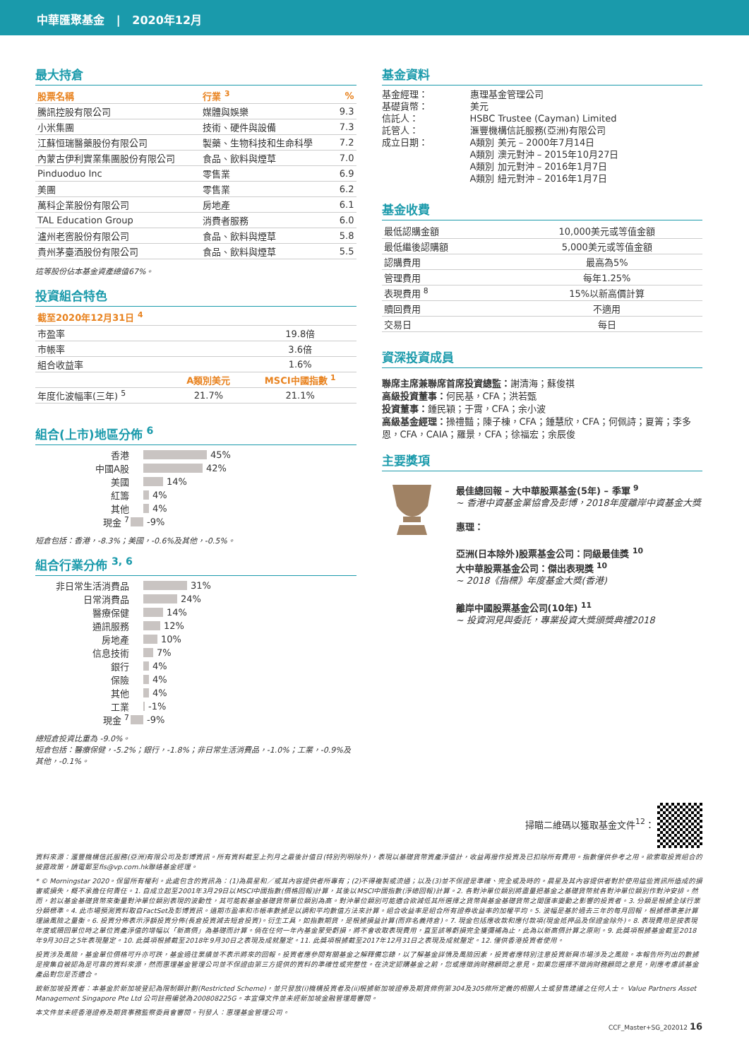中華匯聚基金 | 2020年12月
最大持倉
| 股票名稱 | 行業 <sup>3</sup> | % |
| --- | --- | --- |
| 騰訊控股有限公司 | 媒體與娛樂 | 9.3 |
| 小米集團 | 技術、硬件與設備 | 7.3 |
| 江蘇恒瑞醫藥股份有限公司 | 製藥、生物科技和生命科學 | 7.2 |
| 內蒙古伊利實業集團股份有限公司 | 食品、飲料與煙草 | 7.0 |
| Pinduoduo Inc | 零售業 | 6.9 |
| 美團 | 零售業 | 6.2 |
| 萬科企業股份有限公司 | 房地產 | 6.1 |
| TAL Education Group | 消費者服務 | 6.0 |
| 瀘州老窖股份有限公司 | 食品、飲料與煙草 | 5.8 |
| 貴州茅臺酒股份有限公司 | 食品、飲料與煙草 | 5.5 |
這等股份佔本基金資產總值67%。
投資組合特色
| 截至2020年12月31日 <sup>4</sup> | | |
| --- | --- | --- |
| 市盈率 | | 19.8倍 |
| 市帳率 | | 3.6倍 |
| 組合收益率 | | 1.6% |
| | A類別美元 | MSCI中國指數 <sup>1</sup> |
| 年度化波幅率(三年) <sup>5</sup> | 21.7% | 21.1% |
組合(上市)地區分佈 <sup>6</sup>
香港 45%
中國A股 42%
美國 14%
紅籌 4%
其他 4%
現金 <sup>7</sup> -9%
短倉包括：香港，-8.3%；美國，-0.6%及其他，-0.5%。
組合行業分佈 <sup>3, 6</sup>
非日常生活消費品 31%
日常消費品 24%
醫療保健 14%
通訊服務 12%
房地產 10%
信息技術 7%
銀行 4%
保險 4%
其他 4%
工業 -1%
現金 <sup>7</sup> -9%
總短倉投資比重為 -9.0%。
短倉包括：醫療保健，-5.2%；銀行，-1.8%；非日常生活消費品，-1.0%；工業，-0.9%及其他，-0.1%。
基金資料
基金經理：
惠理基金管理公司
基礎貨幣：
美元
信託人：
HSBC Trustee (Cayman) Limited
託管人：
滙豐機構信託服務(亞洲)有限公司
成立日期：
A類別 美元 – 2000年7月14日
A類別 澳元對沖 – 2015年10月27日
A類別 加元對沖 – 2016年1月7日
A類別 紐元對沖 – 2016年1月7日
基金收費
| 最低認購金額 | 10,000美元或等值金額 |
| 最低繼後認購額 | 5,000美元或等值金額 |
| 認購費用 | 最高為5% |
| 管理費用 | 每年1.25% |
| 表現費用 <sup>8</sup> | 15%以新高價計算 |
| 贖回費用 | 不適用 |
| 交易日 | 每日 |
資深投資成員
聯席主席兼聯席首席投資總監：謝清海；蘇俊祺
高級投資董事：何民基，CFA；洪若甄
投資董事：鍾民穎；于霄，CFA；余小波
高級基金經理：操禮豔；陳子棟，CFA；鍾慧欣，CFA；何佩詩；夏箐；李多恩，CFA，CAIA；羅景，CFA；徐福宏；余辰俊
主要獎項
最佳總回報 – 大中華股票基金(5年) – 季軍 <sup>9</sup>
~ 香港中資基金業協會及彭博，2018年度離岸中資基金大獎
惠理：
亞洲(日本除外)股票基金公司：同級最佳獎 <sup>10</sup>
大中華股票基金公司：傑出表現獎 <sup>10</sup>
~ 2018《指標》年度基金大獎(香港)
離岸中國股票基金公司(10年) <sup>11</sup>
~ 投資洞見與委託，專業投資大獎頒獎典禮2018
掃瞄二維碼以獲取基金文件<sup>12</sup>：
資料來源：滙豐機構信託服務(亞洲)有限公司及彭博資訊。所有資料截至上列月之最後計值日(特別列明除外)，表現以基礎貨幣資產淨值計，收益再撥作投資及已扣除所有費用。指數僅供參考之用。欲索取投資組合的披露政策，請電郵至fis@vp.com.hk聯絡基金經理。
* © Morningstar 2020。保留所有權利。此處包含的資訊為：(1)為晨星和／或其內容提供者所專有；(2)不得複製或流通；以及(3)並不保證是準確、完全或及時的。晨星及其內容提供者對於使用這些資訊所造成的損害或損失，概不承擔任何責任。1. 自成立起至2001年3月29日以MSCI中國指數(價格回報)計算，其後以MSCI中國指數(淨總回報)計算。2. 各對沖單位類別將盡量把基金之基礎貨幣就各對沖單位類別作對沖安排。然而，若以基金基礎貨幣來衡量對沖單位類別表現的波動性，其可能較基金基礎貨幣單位類別為高。對沖單位類別可能適合欲減低其所選擇之貨幣與基金基礎貨幣之間匯率變動之影響的投資者。3. 分類是根據全球行業分類標準。4. 此市場預測資料取自FactSet及彭博資訊。遠期市盈率和市帳率數據是以調和平均數值方法來計算。組合收益率是組合所有證券收益率的加權平均。5. 波幅是基於過去三年的每月回報，根據標準差計算理論風險之量衡。6. 投資分佈表示淨額投資分佈(長倉投資減去短倉投資)。衍生工具，如指數期貨，是根據損益計算(而非名義持倉)。7. 現金包括應收款和應付款項(現金抵押品及保證金除外)。8. 表現費用是按表現年度或贖回單位時之單位資產淨值的增幅以「新高價」為基礎而計算。倘在任何一年內基金蒙受虧損，將不會收取表現費用，直至該等虧損完全獲彌補為止，此為以新高價計算之原則。9. 此獎項根據基金截至2018年9月30日之5年表現釐定。10. 此獎項根據截至2018年9月30日之表現及成就釐定。11. 此獎項根據截至2017年12月31日之表現及成就釐定。12. 僅供香港投資者使用。
投資涉及風險，基金單位價格可升亦可跌，基金過往業績並不表示將來的回報。投資者應參閱有關基金之解釋備忘錄，以了解基金詳情及風險因素，投資者應特別注意投資新興市場涉及之風險。本報告所列出的數據是搜集自被認為是可靠的資料來源，然而惠理基金管理公司並不保證由第三方提供的資料的準確性或完整性。在決定認購基金之前，您或應徵詢財務顧問之意見。如果您選擇不徵詢財務顧問之意見，則應考慮該基金產品對您是否適合。
致新加坡投資者：本基金於新加坡登記為限制類計劃(Restricted Scheme)，並只發放(i)機構投資者及(ii)根據新加坡證券及期貨條例第304及305條所定義的相關人士或發售建議之任何人士。 Value Partners Asset Management Singapore Pte Ltd 公司註冊編號為200808225G。本宣傳文件並未經新加坡金融管理局審閱。
本文件並未經香港證券及期貨事務監察委員會審閱。刊發人：惠理基金管理公司。
CCF_Master+SG_202012 16